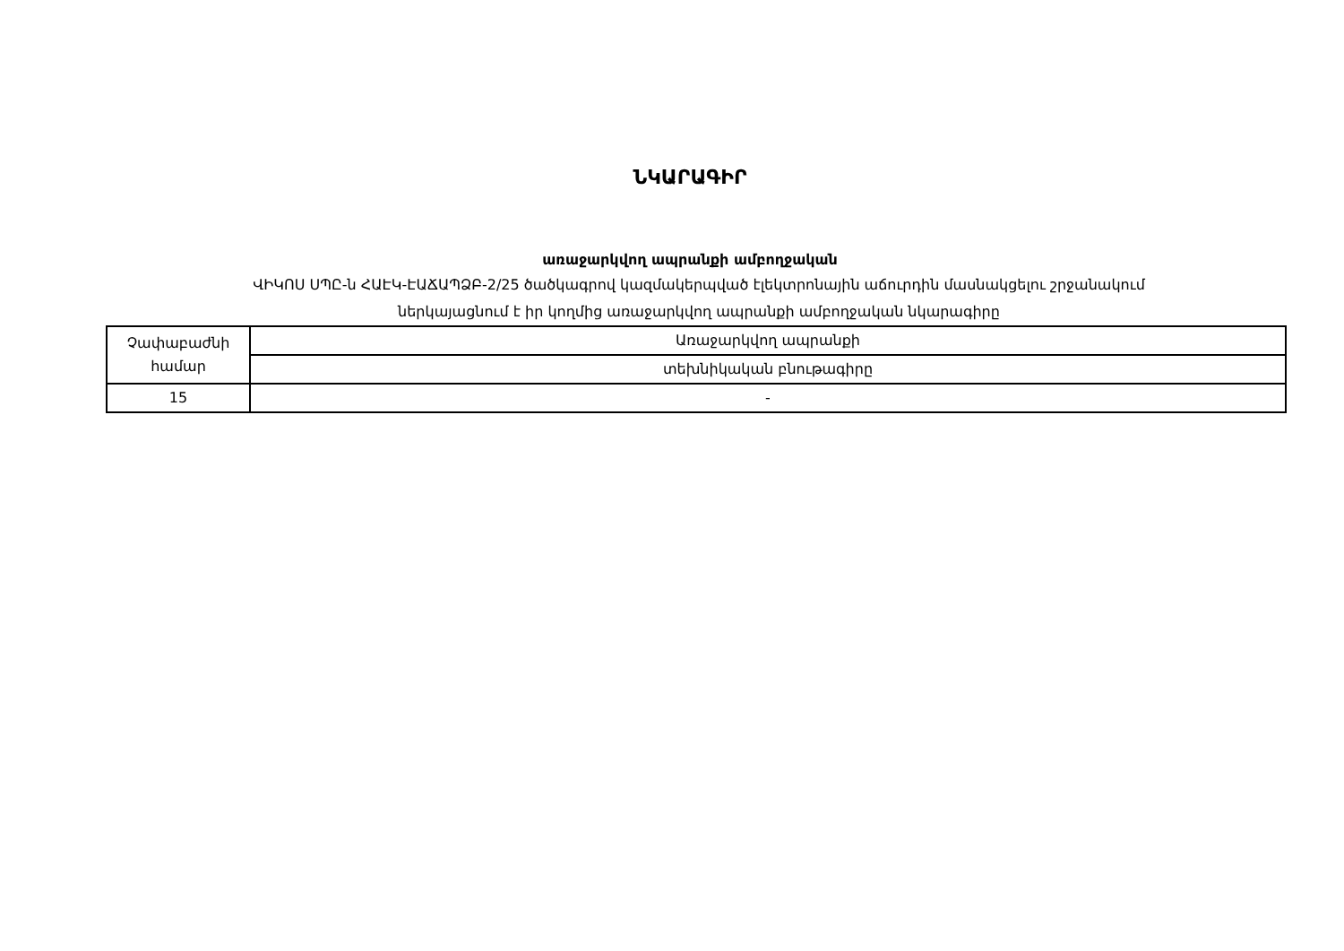ՆԿԱՐԱԳԻՐ
առաջարկվող ապրանքի ամբողջական
ՎԻԿՈՍ ՍՊԸ-ն ՀԱԷԿ-ԷԱՃԱՊՁԲ-2/25 ծածկագրով կազմակերպված էլեկտրոնային աճուրդին մասնակցելու շրջանակում
ներկայացնում է իր կողմից առաջարկվող ապրանքի ամբողջական նկարագիրը
| Չափաբաժնի համար | Առաջարկվող ապրանքի |
| --- | --- |
| | տեխնիկական բնութագիրը |
| 15 | - |